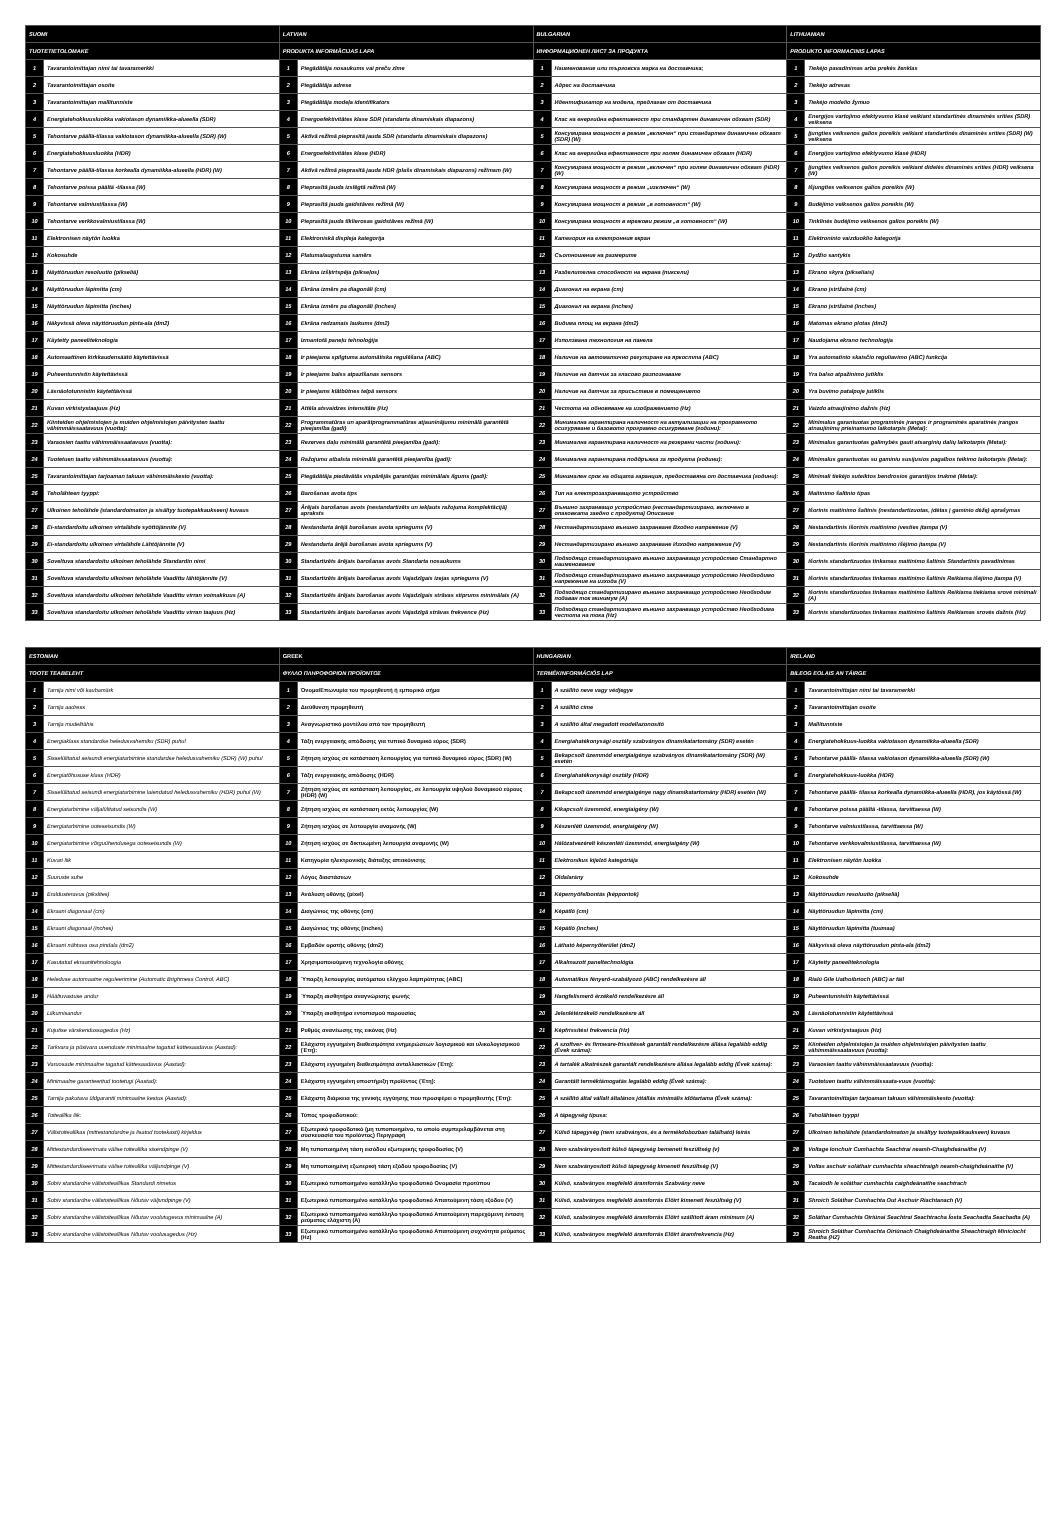| SUOMI | | LATVIAN | | BULGARIAN | | LITHUANIAN | |
| --- | --- | --- | --- | --- | --- | --- | --- |
| TUOTETIETOLOMAKE | | PRODUKTA INFORMĀCIJAS LAPA | | ИНФОРМАЦИОНЕН ЛИСТ ЗА ПРОДУКТА | | PRODUKTO INFORMACINIS LAPAS | |
| 1 | Tavarantoimittajan nimi tai tavaramerkki | 1 | Piegādātāja nosaukums vai preču zīme | 1 | Наименование или търговска марка на доставчика; | 1 | Tiekėjo pavadinimas arba prekės ženklas |
| 2 | Tavarantoimittajan osoite | 2 | Piegādātāja adrese | 2 | Адрес на доставчика | 2 | Tiekėjo adresas |
| 3 | Tavarantoimittajan mallitunniste | 3 | Piegādātāja modeļa identifikators | 3 | Идентификатор на модела, предлаган от доставчика | 3 | Tiekėjo modelio žymuo |
| 4 | Energiatehokkuusluokka vakiotason dynamiikka-alueella (SDR) | 4 | Energoefektivitātes klase SDR (standarta dinamiskais diapazons) | 4 | Клас на енергийна ефективност при стандартен динамичен обхват (SDR) | 4 | Energijos vartojimo efektyvumo klasė veikiant standartinės dinaminės srities (SDR) veiksena |
| 5 | Tehontarve päällä-tilassa vakiotason dynamiikka-alueella (SDR) (W) | 5 | Aktīvā režīmā pieprasītā jauda SDR (standarta dinamiskais diapazons) | 5 | Консумирана мощност в режим „включен“ при стандартен динамичен обхват (SDR) (W) | 5 | Įjungties veiksenos galios poreikis veikiant standartinės dinaminės srities (SDR) (W) veiksena |
| 6 | Energiatehokkuusluokka (HDR) | 6 | Energoefektivitātes klase (HDR) | 6 | Клас на енергийна ефективност при голям динамичен обхват (HDR) | 6 | Energijos vartojimo efektyvumo klasė (HDR) |
| 7 | Tehontarve päällä-tilassa korkealla dynamiikka-alueella (HDR) (W) | 7 | Aktīvā režīmā pieprasītā jauda HDR (plašs dinamiskais diapazons) režīmam (W) | 7 | Консумирана мощност в режим „включен“ при голям динамичен обхват (HDR) (W) | 7 | Įjungties veiksenos galios poreikis veikiant didelės dinaminės srities (HDR) veiksena (W) |
| 8 | Tehontarve poissa päältä -tilassa (W) | 8 | Pieprasītā jauda izslēgtā režīmā (W) | 8 | Консумирана мощност в режим „изключен“ (W) | 8 | Išjungties veiksenos galios poreikis (W) |
| 9 | Tehontarve valmiustilassa (W) | 9 | Pieprasītā jauda gaidstāves režīmā (W) | 9 | Консумирана мощност в режим „в готовност“ (W) | 9 | Budėjimo veiksenos galios poreikis (W) |
| 10 | Tehontarve verkkovalmiustilassa (W) | 10 | Pieprasītā jauda tīklierosas gaidstāves režīmā (W) | 10 | Консумирана мощност в мрежови режим „в готовност“ (W) | 10 | Tinklinės budėjimo veiksenos galios poreikis (W) |
| 11 | Elektronisen näytön luokka | 11 | Elektroniskā displeja kategorija | 11 | Категория на електронния екран | 11 | Elektroninio vaizduoklio kategorija |
| 12 | Kokosuhde | 12 | Platuma/augstuma samērs | 12 | Съотношение на размерите | 12 | Dydžio santykis |
| 13 | Näyttöruudun resoluutio (pikseliä) | 13 | Ekrāna izšķirtspēja (pikseļos) | 13 | Разделителна способност на екрана (пиксели) | 13 | Ekrano skyra (pikseliais) |
| 14 | Näyttöruudun läpimitta (cm) | 14 | Ekrāna izmērs pa diagonāli (cm) | 14 | Диагонал на екрана (cm) | 14 | Ekrano įstrižainė (cm) |
| 15 | Näyttöruudun läpimitta (inches) | 15 | Ekrāna izmērs pa diagonāli (inches) | 15 | Диагонал на екрана (inches) | 15 | Ekrano įstrižainė (inches) |
| 16 | Näkyvissä oleva näyttöruudun pinta-ala (dm2) | 16 | Ekrāna redzamais laukums (dm2) | 16 | Видима площ на екрана (dm2) | 16 | Matomas ekrano plotas (dm2) |
| 17 | Käytetty paneeliteknologia | 17 | Izmantotā paneļu tehnoloģija | 17 | Използвана технология на панела | 17 | Naudojama ekrano technologija |
| 18 | Automaattinen kirkkaudensäätö käytettävissä | 18 | Ir pieejama spilgtuma automātiska regulēšana (ABC) | 18 | Наличие на автоматично регулиране на яркостта (ABC) | 18 | Yra automatinio skaisčio reguliavimo (ABC) funkcija |
| 19 | Puheentunnistin käytettävissä | 19 | Ir pieejams balss atpazīšanas sensors | 19 | Наличие на датчик за гласово разпознаване | 19 | Yra balso atpažinimo jutiklis |
| 20 | Läsnäolotunnistin käytettävissä | 20 | Ir pieejams klātbūtnes telpā sensors | 20 | Наличие на датчик за присъствие в помещението | 20 | Yra buvimo patalpoje jutiklis |
| 21 | Kuvan virkistystaajuus (Hz) | 21 | Attēla atsvaidzes intensitāte (Hz) | 21 | Честота на обновяване на изображението (Hz) | 21 | Vaizdo atnaujinimo dažnis (Hz) |
| 22 | Kiinteiden ohjelmistojen ja muiden ohjelmistojen päivitysten taattu vähimmäissaatavuus (vuotta): | 22 | Programmatūras un aparātprogrammatūras atjauninājumu minimālā garantētā pieejamība (gadi) | 22 | Минимална гарантирана наличност на актуализации на програмното осигуряване и базовото програмно осигуряване (години): | 22 | Minimalus garantuotas programinės įrangos ir programinės aparatinės įrangos atnaujinimų prieinamumo laikotarpis (Metai): |
| 23 | Varaosien taattu vähimmäissaatavuus (vuotta): | 23 | Rezerves daļu minimālā garantētā pieejamība (gadi): | 23 | Минимална гарантирана наличност на резервни части (години): | 23 | Minimalus garantuotas galimybės gauti atsarginių dalių laikotarpis (Metai): |
| 24 | Tuotetuen taattu vähimmäissaatavuus (vuotta): | 24 | Ražojumu atbalsta minimālā garantētā pieejamība (gadi): | 24 | Минимална гарантирана поддръжка за продукта (години): | 24 | Minimalus garantuotas su gaminiu susijusios pagalbos teikimo laikotarpis (Metai): |
| 25 | Tavarantoimittajan tarjoaman takuun vähimmäiskesto (vuotta): | 25 | Piegādātāja piedāvātās vispārējās garantijas minimālais ilgums (gadi): | 25 | Минимален срок на общата гаранция, предоставяна от доставчика (години): | 25 | Minimali tiekėjo suteiktos bendrosios garantijos trukmė (Metai): |
| 26 | Teholähteen tyyppi: | 26 | Barošanas avota tips | 26 | Тип на електрозахранващото устройство | 26 | Maitinimo šaltinio tipas |
| 27 | Ulkoinen teholähde (standardoimaton ja sisältyy tuotepakkaukseen) kuvaus | 27 | Ārējais barošanas avots (nestandartizēts un iekļauts ražojuma komplektācijā) apraksts | 27 | Външно захранващо устройство (нестандартизирано, включено в опаковката заедно с продукта) Описание | 27 | Išorinis maitinimo šaltinis (nestandartizuotas, įdėtas į gaminio dėžę) aprašymas |
| 28 | Ei-standardoitu ulkoinen virtalähde syöttöjännite (V) | 28 | Nestandarta ārējā barošanas avota spriegums (V) | 28 | Нестандартизирано външно захранване Входно напрежение (V) | 28 | Nestandartinis išorinis maitinimo įvesties įtampa (V) |
| 29 | Ei-standardoitu ulkoinen virtalähde Lähtöjännite (V) | 29 | Nestandarta ārējā barošanas avota spriegums (V) | 29 | Нестандартизирано външно захранване Изходно напрежение (V) | 29 | Nestandartinis išorinis maitinimo išėjimo įtampa (V) |
| 30 | Soveltuva standardoitu ulkoinen teholähde Standardin nimi | 30 | Standartizēts ārējais barošanas avots Standarta nosaukums | 30 | Подходящо стандартизирано външно захранващо устройство Стандартно наименование | 30 | Išorinis standartizuotas tinkamas maitinimo šaltinis Standartinis pavadinimas |
| 31 | Soveltuva standardoitu ulkoinen teholähde Vaadittu lähtöjännite (V) | 31 | Standartizēts ārējais barošanas avots Vajadzīgais izejas spriegums (V) | 31 | Подходящо стандартизирано външно захранващо устройство Необходимо напрежение на изхода (V) | 31 | Išorinis standartizuotas tinkamas maitinimo šaltinis Reikiama išėjimo įtampa (V) |
| 32 | Soveltuva standardoitu ulkoinen teholähde Vaadittu virran voimakkuus (A) | 32 | Standartizēts ārējais barošanas avots Vajadzīgais strāvas stiprums minimālais (A) | 32 | Подходящо стандартизирано външно захранващо устройство Необходим подаван ток минимум (A) | 32 | Išorinis standartizuotas tinkamas maitinimo šaltinis Reikiama tiekiama srovė minimali (A) |
| 33 | Soveltuva standardoitu ulkoinen teholähde Vaadittu virran taajuus (Hz) | 33 | Standartizēts ārējais barošanas avots Vajadzīgā strāvas frekvence (Hz) | 33 | Подходящо стандартизирано външно захранващо устройство Необходима честота на тока (Hz) | 33 | Išorinis standartizuotas tinkamas maitinimo šaltinis Reikiamas srovės dažnis (Hz) |
| ESTONIAN | | GREEK | | HUNGARIAN | | IRELAND | |
| --- | --- | --- | --- | --- | --- | --- | --- |
| TOOTE TEABELEHT | | ΦΥΛΛΟ ΠΛΗΡΟΦΟΡΙΩΝ ΠΡΟΪΟΝΤΟΣ | | TERMÉKINFORMÁCIÓS LAP | | BILEOG EOLAIS AN TÁIRGE | |
| 1 | Tarnija nimi või kaubamärk | 1 | Όνομα/Επωνυμία του προμηθευτή ή εμπορικό σήμα | 1 | A szállító neve vagy védjegye | 1 | Tavarantoimittajan nimi tai tavaramerkki |
| 2 | Tarnija aadress | 2 | Διεύθυνση προμηθευτή | 2 | A szállító címe | 2 | Tavarantoimittajan osoite |
| 3 | Tarnija mudelitähis | 3 | Αναγνωριστικό μοντέλου από τον προμηθευτή | 3 | A szállító által megadott modellazonosító | 3 | Mallitunniste |
| 4 | Energiaklass standardse heledusvahemiku (SDR) puhul | 4 | Τάξη ενεργειακής απόδοσης για τυπικό δυναμικό εύρος (SDR) | 4 | Energiahatékonysági osztály szabványos dinamikatartomány (SDR) esetén | 4 | Energiatehokkuus-luokka vakiotason dynamiikka-alueella (SDR) |
| 5 | Sisselülitatud seisundi energiatarbimine standardse heledusvahemiku (SDR) (W) puhul | 5 | Ζήτηση ισχύος σε κατάσταση λειτουργίας για τυπικό δυναμικό εύρος (SDR) (W) | 5 | Bekapcsolt üzemmód energiaigénye szabványos dinamikatartomány (SDR) (W) esetén | 5 | Tehontarve päällä- tilassa vakiotason dynamiikka-alueella (SDR) (W) |
| 6 | Energiatõhususe klass (HDR) | 6 | Τάξη ενεργειακής απόδοσης (HDR) | 6 | Energiahatékonysági osztály (HDR) | 6 | Energiatehokkuus-luokka (HDR) |
| 7 | Sisselülitatud seisundi energiatarbimine laiendatud heledusvahemiku (HDR) puhul (W) | 7 | Ζήτηση ισχύος σε κατάσταση λειτουργίας, σε λειτουργία υψηλού δυναμικού εύρους (HDR) (W) | 7 | Bekapcsolt üzemmód energiaigénye nagy dinamikatartomány (HDR) esetén (W) | 7 | Tehontarve päällä- tilassa korkealla dynamiikka-alueella (HDR), jos käytössä (W) |
| 8 | Energiatarbimine väljalülitatud seisundis (W) | 8 | Ζήτηση ισχύος σε κατάσταση εκτός λειτουργίας (W) | 8 | Kikapcsolt üzemmód, energiaigény (W) | 8 | Tehontarve poissa päältä -tilassa, tarvittaessa (W) |
| 9 | Energiatarbimine ooteseisundis (W) | 9 | Ζήτηση ισχύος σε λειτουργία αναμονής (W) | 9 | Készenléti üzemmód, energiaigény (W) | 9 | Tehontarve valmiustilassa, tarvittaessa (W) |
| 10 | Energiatarbimine võrguühendusega ooteseisundis (W) | 10 | Ζήτηση ισχύος σε δικτυωμένη λειτουργία αναμονής (W) | 10 | Hálózatvezérelt készenléti üzemmód, energiaigény (W) | 10 | Tehontarve verkkovalmiustilassa, tarvittaessa (W) |
| 11 | Kuvari liik | 11 | Κατηγορία ηλεκτρονικής διάταξης απεικόνισης | 11 | Elektronikus kijelző kategóriája | 11 | Elektronisen näytön luokka |
| 12 | Suuruste suhe | 12 | Λόγος διαστάσεων | 12 | Oldalarány | 12 | Kokosuhde |
| 13 | Eraldusteravus (pikslites) | 13 | Ανάλυση οθόνης (pixel) | 13 | Képernyőfelbontás (képpontok) | 13 | Näyttöruudun resoluutio (pikseliä) |
| 14 | Ekraani diagonaal (cm) | 14 | Διαγώνιος της οθόνης (cm) | 14 | Képátló (cm) | 14 | Näyttöruudun läpimitta (cm) |
| 15 | Ekraani diagonaal (inches) | 15 | Διαγώνιος της οθόνης (inches) | 15 | Képátló (inches) | 15 | Näyttöruudun läpimitta (tuumaa) |
| 16 | Ekraani nähtava osa pindala (dm2) | 16 | Εμβαδόν ορατής οθόνης (dm2) | 16 | Látható képernyőterület (dm2) | 16 | Näkyvissä oleva näyttöruudun pinta-ala (dm2) |
| 17 | Kasutatud ekraanitehnoloogia | 17 | Χρησιμοποιούμενη τεχνολογία οθόνης | 17 | Alkalmazott paneltechnológia | 17 | Käytetty paneeliteknologia |
| 18 | Heleduse automaatne reguleerimine (Automatic Brightness Control, ABC) | 18 | Ύπαρξη λειτουργίας αυτόματου ελέγχου λαμπρότητας (ABC) | 18 | Automatikus fényerő-szabályozó (ABC) rendelkezésre áll | 18 | Rialú Gile Uathoibríoch (ABC) ar fáil |
| 19 | Häältuvastuse andur | 19 | Ύπαρξη αισθητήρα αναγνώρισης φωνής | 19 | Hangfelismerő érzékelő rendelkezésre áll | 19 | Puheentunnistin käytettävissä |
| 20 | Liikumisandur | 20 | Ύπαρξη αισθητήρα εντοπισμού παρουσίας | 20 | Jelenlétérzékelő rendelkezésre áll | 20 | Läsnäolotunnistin käytettävissä |
| 21 | Kujutise värskendussagedus (Hz) | 21 | Ρυθμός ανανέωσης της εικόνας (Hz) | 21 | Képfrissítési frekvencia (Hz) | 21 | Kuvan virkistystaajuus (Hz) |
| 22 | Tarkvara ja püsivara uuenduste minimaalne tagatud kättesaadavus (Aastad): | 22 | Ελάχιστη εγγυημένη διαθεσιμότητα ενημερώσεων λογισμικού και υλικολογισμικού (Έτη): | 22 | A szoftver- és firmware-frissítések garantált rendelkezésre állása legalább eddig (Évek száma): | 22 | Kiinteiden ohjelmistojen ja muiden ohjelmistojen päivitysten taattu vähimmäissaatavuus (vuotta): |
| 23 | Varuosade minimaalne tagatud kättesaadavus (Aastad): | 23 | Ελάχιστη εγγυημένη διαθεσιμότητα ανταλλακτικών (Έτη): | 23 | A tartalék alkatrészek garantált rendelkezésre állása legalább eddig (Évek száma): | 23 | Varaosien taattu vähimmäissaatavuus (vuotta): |
| 24 | Minimaalne garanteeritud tootetugi (Aastad): | 24 | Ελάχιστη εγγυημένη υποστήριξη προϊόντος (Έτη): | 24 | Garantált terméktámogatás legalább eddig (Évek száma): | 24 | Tuotetuen taattu vähimmäissaata-vuus (vuotta): |
| 25 | Tarnija pakutava üldgarantii minimaalne kestus (Aastad): | 25 | Ελάχιστη διάρκεια της γενικής εγγύησης που προσφέρει ο προμηθευτής (Έτη): | 25 | A szállító által vállalt általános jótállás minimális időtartama (Évek száma): | 25 | Tavarantoimittajan tarjoaman takuun vähimmäiskesto (vuotta): |
| 26 | Toiteallika liik: | 26 | Τύπος τροφοδοτικού: | 26 | A tápegység típusa: | 26 | Teholähteen tyyppi |
| 27 | Välistoiteallikas (mittestandardne ja lisatud tootekasti) kirjeldus | 27 | Εξωτερικό τροφοδοτικό (μη τυποποιημένο, το οποίο συμπεριλαμβάνεται στη συσκευασία του προϊόντος) Περιγραφή | 27 | Külső tápegység (nem szabványos, és a termékdobozban található) leírás | 27 | Ulkoinen teholähde (standardoimaton ja sisältyy tuotepakkaukseen) kuvaus |
| 28 | Mittestandardiseerimata välise toiteallika sisendpinge (V) | 28 | Μη τυποποιημένη τάση εισόδου εξωτερικής τροφοδοσίας (V) | 28 | Nem szabványosított külső tápegység bemeneti feszültség (v) | 28 | Voltage Ionchuir Cumhachta Seachtraí neamh-Chaighdeánaithe (V) |
| 29 | Mittestandardiseerimata välise toiteallika väljundpinge (V) | 29 | Μη τυποποιημένη εξωτερική τάση εξόδου τροφοδοσίας (V) | 29 | Nem szabványosított külső tápegység kimeneti feszültség (V) | 29 | Voltas aschuir soláthair cumhachta sheachtraigh neamh-chaighdeánaithe (V) |
| 30 | Sobiv standardne välistoiteallikas Standardi nimetus | 30 | Εξωτερικό τυποποιημένο κατάλληλο τροφοδοτικό Ονομασία προτύπου | 30 | Külső, szabványos megfelelő áramforrás Szabvány neve | 30 | Tacaíodh le soláthar cumhachta caighdeánaithe seachtrach |
| 31 | Sobiv standardne välistoiteallikas Nõutav väljundpinge (V) | 31 | Εξωτερικό τυποποιημένο κατάλληλο τροφοδοτικό Απαιτούμενη τάση εξόδου (V) | 31 | Külső, szabványos megfelelő áramforrás Előírt kimeneti feszültség (V) | 31 | Shroich Soláthar Cumhachta Out Aschuir Riachtanach (V) |
| 32 | Sobiv standardne välistoiteallikas Nõutav voolutugevus minimaalne (A) | 32 | Εξωτερικό τυποποιημένο κατάλληλο τροφοδοτικό Απαιτούμενη παρεχόμενη ένταση ρεύματος ελάχιστη (A) | 32 | Külső, szabványos megfelelő áramforrás Előírt szállított áram minimum (A) | 32 | Soláthar Cumhachta Oiriúnaí Seachtraí Seachtracha Íosta Seachadta Seachadta (A) |
| 33 | Sobiv standardne välistoiteallikas Nõutav voolusagedus (Hz) | 33 | Εξωτερικό τυποποιημένο κατάλληλο τροφοδοτικό Απαιτούμενη συχνότητα ρεύματος (Hz) | 33 | Külső, szabványos megfelelő áramforrás Előírt áramfrekvencia (Hz) | 33 | Shroich Soláthar Cumhachta Oiriúnach Chaighdeánaithe Sheachtraigh Minicíocht Reatha (HZ) |